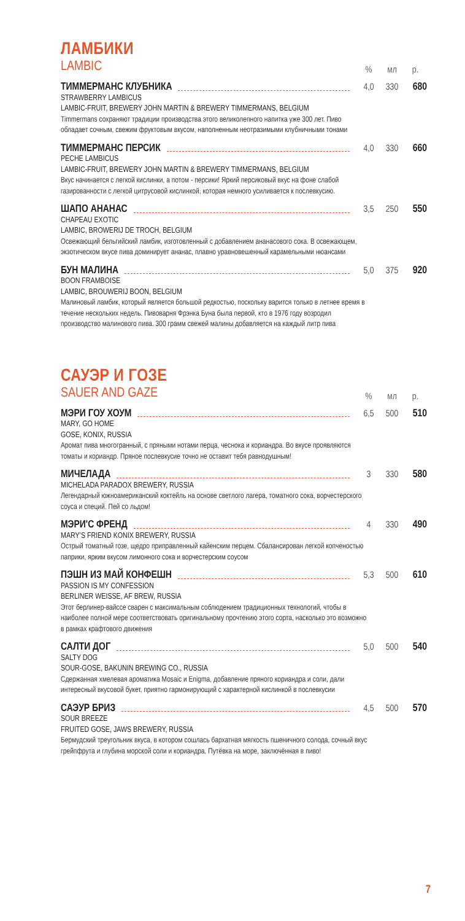ЛАМБИКИ
LAMBIC
% мл р.
ТИММЕРМАНС КЛУБНИКА 4,0 330 680
STRAWBERRY LAMBICUS
LAMBIC-FRUIT, BREWERY JOHN MARTIN & BREWERY TIMMERMANS, BELGIUM
Timmermans сохраняют традиции производства этого великолепного напитка уже 300 лет. Пиво обладает сочным, свежим фруктовым вкусом, наполненным неотразимыми клубничными тонами
ТИММЕРМАНС ПЕРСИК 4,0 330 660
PECHE LAMBICUS
LAMBIC-FRUIT, BREWERY JOHN MARTIN & BREWERY TIMMERMANS, BELGIUM
Вкус начинается с легкой кислинки, а потом - персики! Яркий персиковый вкус на фоне слабой газированности с легкой цитрусовой кислинкой, которая немного усиливается к послевкусию.
ШАПО АНАНАС 3,5 250 550
CHAPEAU EXOTIC
LAMBIC, BROWERIJ DE TROCH, BELGIUM
Освежающий бельгийский ламбик, изготовленный с добавлением ананасового сока. В освежающем, экзотическом вкусе пива доминирует ананас, плавно уравновешенный карамельными нюансами
БУН МАЛИНА 5,0 375 920
BOON FRAMBOISE
LAMBIC, BROUWERIJ BOON, BELGIUM
Малиновый ламбик, который является большой редкостью, поскольку варится только в летнее время в течение нескольких недель. Пивоварня Фрэнка Буна была первой, кто в 1976 году возродил производство малинового пива. 300 грамм свежей малины добавляется на каждый литр пива
САУЭР И ГОЗЕ
SAUER AND GAZE
% мл р.
МЭРИ ГОУ ХОУМ 6,5 500 510
MARY, GO HOME
GOSE, KONIX, RUSSIA
Аромат пива многогранный, с пряными нотами перца, чеснока и кориандра. Во вкусе проявляются томаты и кориандр. Пряное послевкусие точно не оставит тебя равнодушным!
МИЧЕЛАДА 3 330 580
MICHELADA PARADOX BREWERY, RUSSIA
Легендарный южноамериканский коктейль на основе светлого лагера, томатного сока, ворчестерского соуса и специй. Пей со льдом!
МЭРИ'С ФРЕНД 4 330 490
MARY’S FRIEND KONIX BREWERY, RUSSIA
Острый томатный гозе, щедро приправленный кайенским перцем. Сбалансирован легкой копченостью паприки, ярким вкусом лимонного сока и ворчестерским соусом
ПЭШН ИЗ МАЙ КОНФЕШН 5,3 500 610
PASSION IS MY CONFESSION
BERLINER WEISSE, AF BREW, RUSSIA
Этот берлинер-вайссе сварен с максимальным соблюдением традиционных технологий, чтобы в наиболее полной мере соответствовать оригинальному прочтению этого сорта, насколько это возможно в рамках крафтового движения
САЛТИ ДОГ 5,0 500 540
SALTY DOG
SOUR-GOSE, BAKUNIN BREWING CO., RUSSIA
Сдержанная хмелевая ароматика Mosaic и Enigma, добавление пряного кориандра и соли, дали интересный вкусовой букет, приятно гармонирующий с характерной кислинкой в послевкусии
САЭУР БРИЗ 4,5 500 570
SOUR BREEZE
FRUITED GOSE, JAWS BREWERY, RUSSIA
Бермудский треугольник вкуса, в котором сошлась бархатная мягкость пшеничного солода, сочный вкус грейпфрута и глубина морской соли и кориандра. Путёвка на море, заключённая в пиво!
7